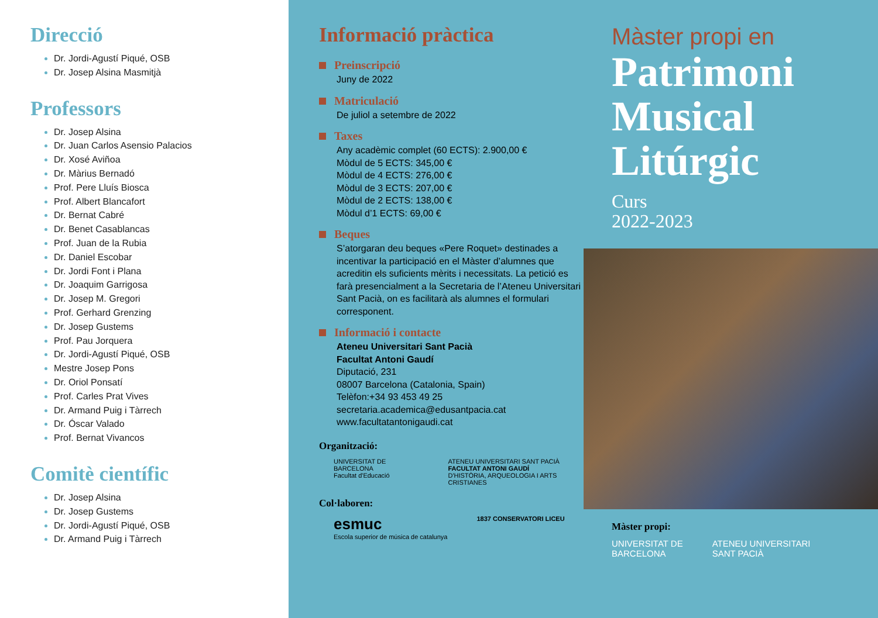Direcció
Dr. Jordi-Agustí Piqué, OSB
Dr. Josep Alsina Masmitjà
Professors
Dr. Josep Alsina
Dr. Juan Carlos Asensio Palacios
Dr. Xosé Aviñoa
Dr. Màrius Bernadó
Prof. Pere Lluís Biosca
Prof. Albert Blancafort
Dr. Bernat Cabré
Dr. Benet Casablancas
Prof. Juan de la Rubia
Dr. Daniel Escobar
Dr. Jordi Font i Plana
Dr. Joaquim Garrigosa
Dr. Josep M. Gregori
Prof. Gerhard Grenzing
Dr. Josep Gustems
Prof. Pau Jorquera
Dr. Jordi-Agustí Piqué, OSB
Mestre Josep Pons
Dr. Oriol Ponsatí
Prof. Carles Prat Vives
Dr. Armand Puig i Tàrrech
Dr. Óscar Valado
Prof. Bernat Vivancos
Comitè científic
Dr. Josep Alsina
Dr. Josep Gustems
Dr. Jordi-Agustí Piqué, OSB
Dr. Armand Puig i Tàrrech
Informació pràctica
Preinscripció
Juny de 2022
Matriculació
De juliol a setembre de 2022
Taxes
Any acadèmic complet (60 ECTS): 2.900,00 €
Mòdul de 5 ECTS: 345,00 €
Mòdul de 4 ECTS: 276,00 €
Mòdul de 3 ECTS: 207,00 €
Mòdul de 2 ECTS: 138,00 €
Mòdul d’1 ECTS: 69,00 €
Beques
S’atorgaran deu beques «Pere Roquet» destinades a incentivar la participació en el Màster d’alumnes que acreditin els suficients mèrits i necessitats. La petició es farà presencialment a la Secretaria de l’Ateneu Universitari Sant Pacià, on es facilitarà als alumnes el formulari corresponent.
Informació i contacte
Ateneu Universitari Sant Pacià
Facultat Antoni Gaudí
Diputació, 231
08007 Barcelona (Catalonia, Spain)
Telèfon:+34 93 453 49 25
secretaria.academica@edusantpacia.cat
www.facultatantonigaudi.cat
Organització:
UNIVERSITAT DE BARCELONA
Facultat d'Educació
ATENEU UNIVERSITARI SANT PACIÀ
FACULTAT ANTONI GAUDÍ
D'HISTÒRIA, ARQUEOLOGIA I ARTS CRISTIANES
Col·laboren:
esmuc
Escola superior de música de catalunya
1837 CONSERVATORI LICEU
Màster propi en
Patrimoni
Musical
Litúrgic
Curs
2022-2023
Màster propi:
UNIVERSITAT DE
BARCELONA
ATENEU UNIVERSITARI
SANT PACIÀ